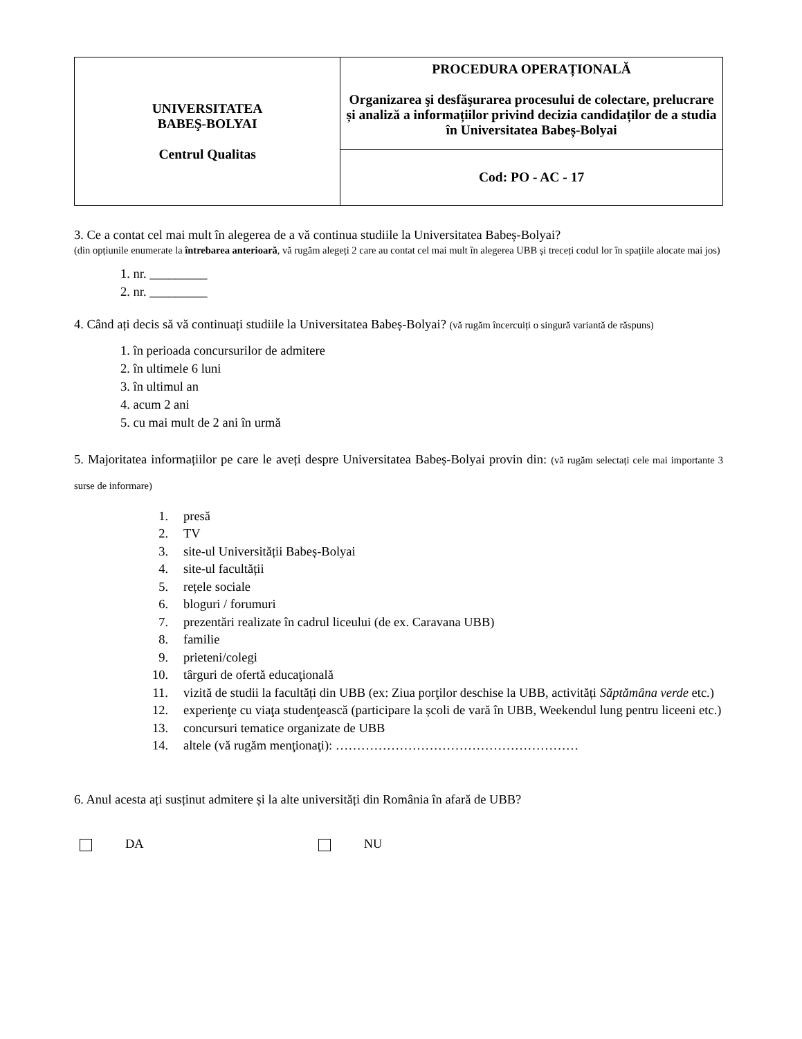| UNIVERSITATEA BABEŞ-BOLYAI Centrul Qualitas | PROCEDURA OPERAȚIONALĂ Organizarea şi desfăşurarea procesului de colectare, prelucrare și analiză a informațiilor privind decizia candidaților de a studia în Universitatea Babeș-Bolyai |
| | Cod: PO - AC - 17 |
3. Ce a contat cel mai mult în alegerea de a vă continua studiile la Universitatea Babeș-Bolyai?
(din opțiunile enumerate la întrebarea anterioară, vă rugăm alegeți 2 care au contat cel mai mult în alegerea UBB și treceți codul lor în spațiile alocate mai jos)
1. nr. _________
2. nr. _________
4. Când ați decis să vă continuați studiile la Universitatea Babeș-Bolyai? (vă rugăm încercuiți o singură variantă de răspuns)
1. în perioada concursurilor de admitere
2. în ultimele 6 luni
3. în ultimul an
4. acum 2 ani
5. cu mai mult de 2 ani în urmă
5. Majoritatea informațiilor pe care le aveți despre Universitatea Babeș-Bolyai provin din: (vă rugăm selectați cele mai importante 3 surse de informare)
1. presă
2. TV
3. site-ul Universității Babeș-Bolyai
4. site-ul facultății
5. rețele sociale
6. bloguri / forumuri
7. prezentări realizate în cadrul liceului (de ex. Caravana UBB)
8. familie
9. prieteni/colegi
10. târguri de ofertă educaţională
11. vizită de studii la facultăți din UBB (ex: Ziua porţilor deschise la UBB, activități Săptămâna verde etc.)
12. experienţe cu viaţa studenţească (participare la școli de vară în UBB, Weekendul lung pentru liceeni etc.)
13. concursuri tematice organizate de UBB
14. altele (vă rugăm menţionaţi): …………………………………………………
6. Anul acesta ați susținut admitere și la alte universități din România în afară de UBB?
DA NU